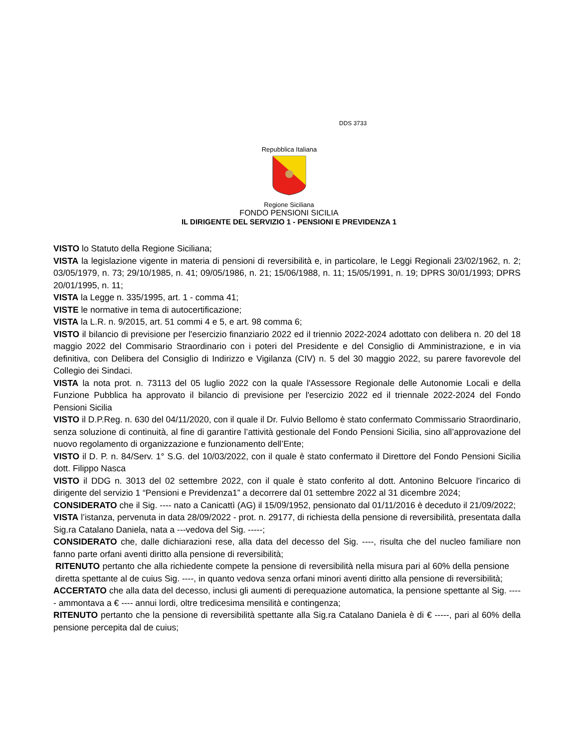DDS 3733
Repubblica Italiana
Regione Siciliana
FONDO PENSIONI SICILIA
IL DIRIGENTE DEL SERVIZIO 1 - PENSIONI E PREVIDENZA 1
VISTO lo Statuto della Regione Siciliana;
VISTA la legislazione vigente in materia di pensioni di reversibilità e, in particolare, le Leggi Regionali 23/02/1962, n. 2; 03/05/1979, n. 73; 29/10/1985, n. 41; 09/05/1986, n. 21; 15/06/1988, n. 11; 15/05/1991, n. 19; DPRS 30/01/1993; DPRS 20/01/1995, n. 11;
VISTA la Legge n. 335/1995, art. 1 - comma 41;
VISTE le normative in tema di autocertificazione;
VISTA la L.R. n. 9/2015, art. 51 commi 4 e 5, e art. 98 comma 6;
VISTO il bilancio di previsione per l'esercizio finanziario 2022 ed il triennio 2022-2024 adottato con delibera n. 20 del 18 maggio 2022 del Commisario Straordinario con i poteri del Presidente e del Consiglio di Amministrazione, e in via definitiva, con Delibera del Consiglio di Indirizzo e Vigilanza (CIV) n. 5 del 30 maggio 2022, su parere favorevole del Collegio dei Sindaci.
VISTA la nota prot. n. 73113 del 05 luglio 2022 con la quale l'Assessore Regionale delle Autonomie Locali e della Funzione Pubblica ha approvato il bilancio di previsione per l'esercizio 2022 ed il triennale 2022-2024 del Fondo Pensioni Sicilia
VISTO il D.P.Reg. n. 630 del 04/11/2020, con il quale il Dr. Fulvio Bellomo è stato confermato Commissario Straordinario, senza soluzione di continuità, al fine di garantire l’attività gestionale del Fondo Pensioni Sicilia, sino all’approvazione del nuovo regolamento di organizzazione e funzionamento dell’Ente;
VISTO il D. P. n. 84/Serv. 1° S.G. del 10/03/2022, con il quale è stato confermato il Direttore del Fondo Pensioni Sicilia dott. Filippo Nasca
VISTO il DDG n. 3013 del 02 settembre 2022, con il quale è stato conferito al dott. Antonino Belcuore l'incarico di dirigente del servizio 1 “Pensioni e Previdenza1” a decorrere dal 01 settembre 2022 al 31 dicembre 2024;
CONSIDERATO che il Sig. ---- nato a Canicattì (AG) il 15/09/1952, pensionato dal 01/11/2016 è deceduto il 21/09/2022;
VISTA l’istanza, pervenuta in data 28/09/2022 - prot. n. 29177, di richiesta della pensione di reversibilità, presentata dalla Sig.ra Catalano Daniela, nata a ---vedova del Sig. -----;
CONSIDERATO che, dalle dichiarazioni rese, alla data del decesso del Sig. ----, risulta che del nucleo familiare non fanno parte orfani aventi diritto alla pensione di reversibilità;
RITENUTO pertanto che alla richiedente compete la pensione di reversibilità nella misura pari al 60% della pensione diretta spettante al de cuius Sig. ----, in quanto vedova senza orfani minori aventi diritto alla pensione di reversibilità;
ACCERTATO che alla data del decesso, inclusi gli aumenti di perequazione automatica, la pensione spettante al Sig. ----- ammontava a € ---- annui lordi, oltre tredicesima mensilità e contingenza;
RITENUTO pertanto che la pensione di reversibilità spettante alla Sig.ra Catalano Daniela è di € -----, pari al 60% della pensione percepita dal de cuius;